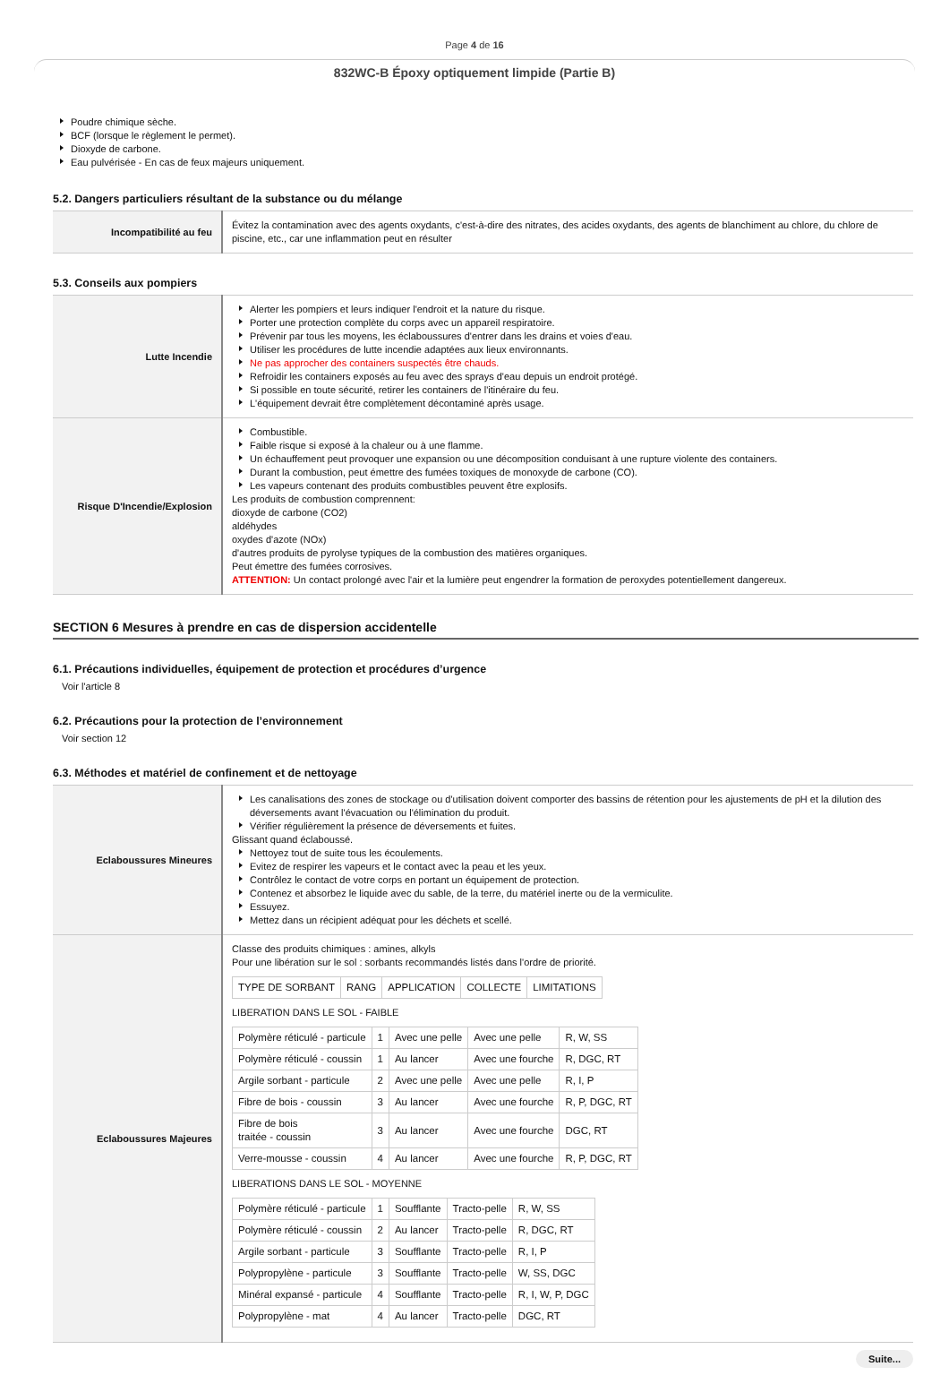Page 4 de 16
832WC-B Époxy optiquement limpide (Partie B)
Poudre chimique sèche.
BCF (lorsque le règlement le permet).
Dioxyde de carbone.
Eau pulvérisée - En cas de feux majeurs uniquement.
5.2. Dangers particuliers résultant de la substance ou du mélange
| Incompatibilité au feu | Évitez la contamination avec des agents oxydants, c'est-à-dire des nitrates, des acides oxydants, des agents de blanchiment au chlore, du chlore de piscine, etc., car une inflammation peut en résulter |
5.3. Conseils aux pompiers
| Lutte Incendie | Alerter les pompiers et leurs indiquer l'endroit et la nature du risque. Porter une protection complète du corps avec un appareil respiratoire. Prévenir par tous les moyens, les éclaboussures d'entrer dans les drains et voies d'eau. Utiliser les procédures de lutte incendie adaptées aux lieux environnants. Ne pas approcher des containers suspectés être chauds. Refroidir les containers exposés au feu avec des sprays d'eau depuis un endroit protégé. Si possible en toute sécurité, retirer les containers de l'itinéraire du feu. L'équipement devrait être complètement décontaminé après usage. |
| Risque D'Incendie/Explosion | Combustible. Faible risque si exposé à la chaleur ou à une flamme. Un échauffement peut provoquer une expansion ou une décomposition conduisant à une rupture violente des containers. Durant la combustion, peut émettre des fumées toxiques de monoxyde de carbone (CO). Les vapeurs contenant des produits combustibles peuvent être explosifs. Les produits de combustion comprennent: dioxyde de carbone (CO2) aldéhydes oxydes d'azote (NOx) d'autres produits de pyrolyse typiques de la combustion des matières organiques. Peut émettre des fumées corrosives. ATTENTION: Un contact prolongé avec l'air et la lumière peut engendrer la formation de peroxydes potentiellement dangereux. |
SECTION 6 Mesures à prendre en cas de dispersion accidentelle
6.1. Précautions individuelles, équipement de protection et procédures d’urgence
Voir l'article 8
6.2. Précautions pour la protection de l’environnement
Voir section 12
6.3. Méthodes et matériel de confinement et de nettoyage
| Eclaboussures Mineures | Les canalisations des zones de stockage ou d'utilisation doivent comporter des bassins de rétention pour les ajustements de pH et la dilution des déversements avant l'évacuation ou l'élimination du produit. Vérifier régulièrement la présence de déversements et fuites. Glissant quand éclaboussé. Nettoyez tout de suite tous les écoulements. Evitez de respirer les vapeurs et le contact avec la peau et les yeux. Contrôlez le contact de votre corps en portant un équipement de protection. Contenez et absorbez le liquide avec du sable, de la terre, du matériel inerte ou de la vermiculite. Essuyez. Mettez dans un récipient adéquat pour les déchets et scellé. |
| Eclaboussures Majeures | Classe des produits chimiques : amines, alkyls Pour une libération sur le sol : sorbants recommandés listés dans l'ordre de priorité. / TYPE DE SORBANT / RANG / APPLICATION / COLLECTE / LIMITATIONS / LIBERATION DANS LE SOL - FAIBLE / Polymère réticulé - particule / 1 / Avec une pelle / Avec une pelle / R, W, SS / / Polymère réticulé - coussin / 1 / Au lancer / Avec une fourche / R, DGC, RT / / Argile sorbant - particule / 2 / Avec une pelle / Avec une pelle / R, I, P / / Fibre de bois - coussin / 3 / Au lancer / Avec une fourche / R, P, DGC, RT / / Fibre de bois traitée - coussin / 3 / Au lancer / Avec une fourche / DGC, RT / / Verre-mousse - coussin / 4 / Au lancer / Avec une fourche / R, P, DGC, RT / LIBERATIONS DANS LE SOL - MOYENNE / Polymère réticulé - particule / 1 / Soufflante / Tracto-pelle / R, W, SS / / Polymère réticulé - coussin / 2 / Au lancer / Tracto-pelle / R, DGC, RT / / Argile sorbant - particule / 3 / Soufflante / Tracto-pelle / R, I, P / / Polypropylène - particule / 3 / Soufflante / Tracto-pelle / W, SS, DGC / / Minéral expansé - particule / 4 / Soufflante / Tracto-pelle / R, I, W, P, DGC / / Polypropylène - mat / 4 / Au lancer / Tracto-pelle / DGC, RT / |
Suite...